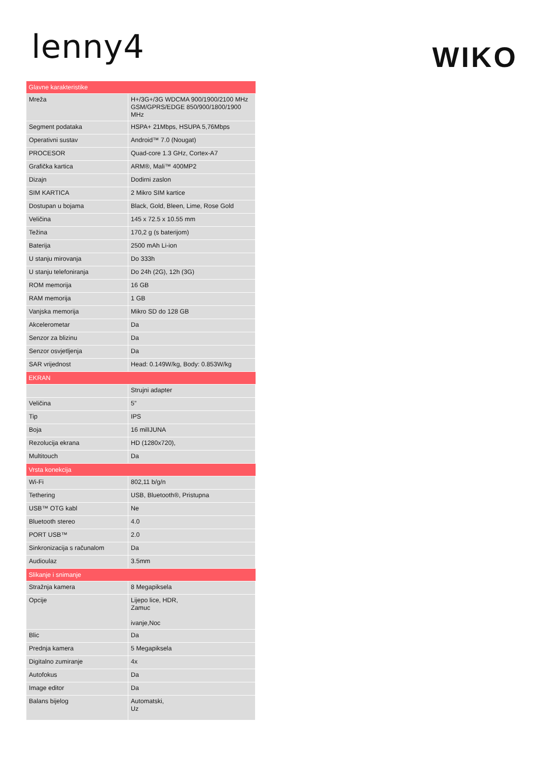lenny4
WIKO
| Glavne karakteristike | |
| --- | --- |
| Mreža | H+/3G+/3G WDCMA 900/1900/2100 MHz GSM/GPRS/EDGE 850/900/1800/1900 MHz |
| Segment podataka | HSPA+ 21Mbps, HSUPA 5,76Mbps |
| Operativni sustav | Android™ 7.0 (Nougat) |
| PROCESOR | Quad-core 1.3 GHz, Cortex-A7 |
| Grafička kartica | ARM®, Mali™ 400MP2 |
| Dizajn | Dodirni zaslon |
| SIM KARTICA | 2 Mikro SIM kartice |
| Dostupan u bojama | Black, Gold, Bleen, Lime, Rose Gold |
| Veličina | 145 x 72.5 x 10.55 mm |
| Težina | 170,2 g (s baterijom) |
| Baterija | 2500 mAh Li-ion |
| U stanju mirovanja | Do 333h |
| U stanju telefoniranja | Do 24h (2G), 12h (3G) |
| ROM memorija | 16 GB |
| RAM memorija | 1 GB |
| Vanjska memorija | Mikro SD do 128 GB |
| Akcelerometar | Da |
| Senzor za blizinu | Da |
| Senzor osvjetljenja | Da |
| SAR vrijednost | Head: 0.149W/kg, Body: 0.853W/kg |
| EKRAN | |
| | Strujni adapter |
| Veličina | 5” |
| Tip | IPS |
| Boja | 16 milIJUNA |
| Rezolucija ekrana | HD (1280x720), |
| Multitouch | Da |
| Vrsta konekcija | |
| Wi-Fi | 802,11 b/g/n |
| Tethering | USB, Bluetooth®, Pristupna |
| USB™ OTG kabl | Ne |
| Bluetooth stereo | 4.0 |
| PORT USB™ | 2.0 |
| Sinkronizacija s računalom | Da |
| Audioulaz | 3.5mm |
| Slikanje i snimanje | |
| Stražnja kamera | 8 Megapiksela |
| Opcije | Lijepo lice, HDR, Zamuc ivanje,Noc |
| Blic | Da |
| Prednja kamera | 5 Megapiksela |
| Digitalno zumiranje | 4x |
| Autofokus | Da |
| Image editor | Da |
| Balans bijelog | Automatski, Uz |